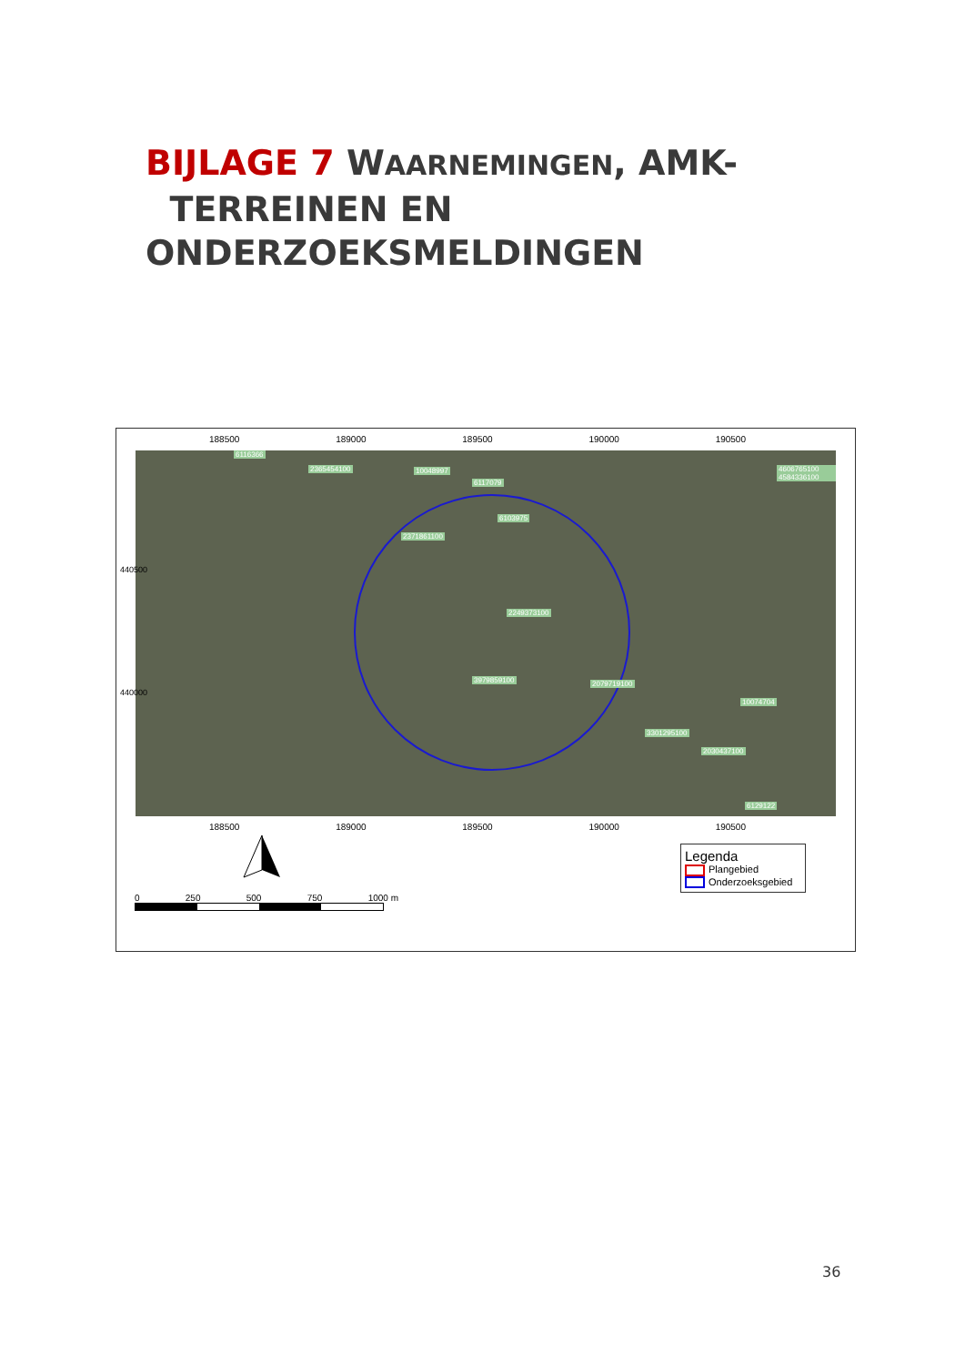BIJLAGE 7 WAARNEMINGEN, AMK-
TERREINEN EN ONDERZOEKSMELDINGEN
188500 189000 189500 190000 190500
6116366
2365454100 10048997
6117079
6103975
2371861100
2249373100
3979859100 2079719100
4606765100 4584336100
10074704
3301295100
2030437100
6129122
188500 189000 189500 190000 190500
440500
440000
0 250 500 750 1000 m
Legenda
Plangebied
Onderzoeksgebied
36